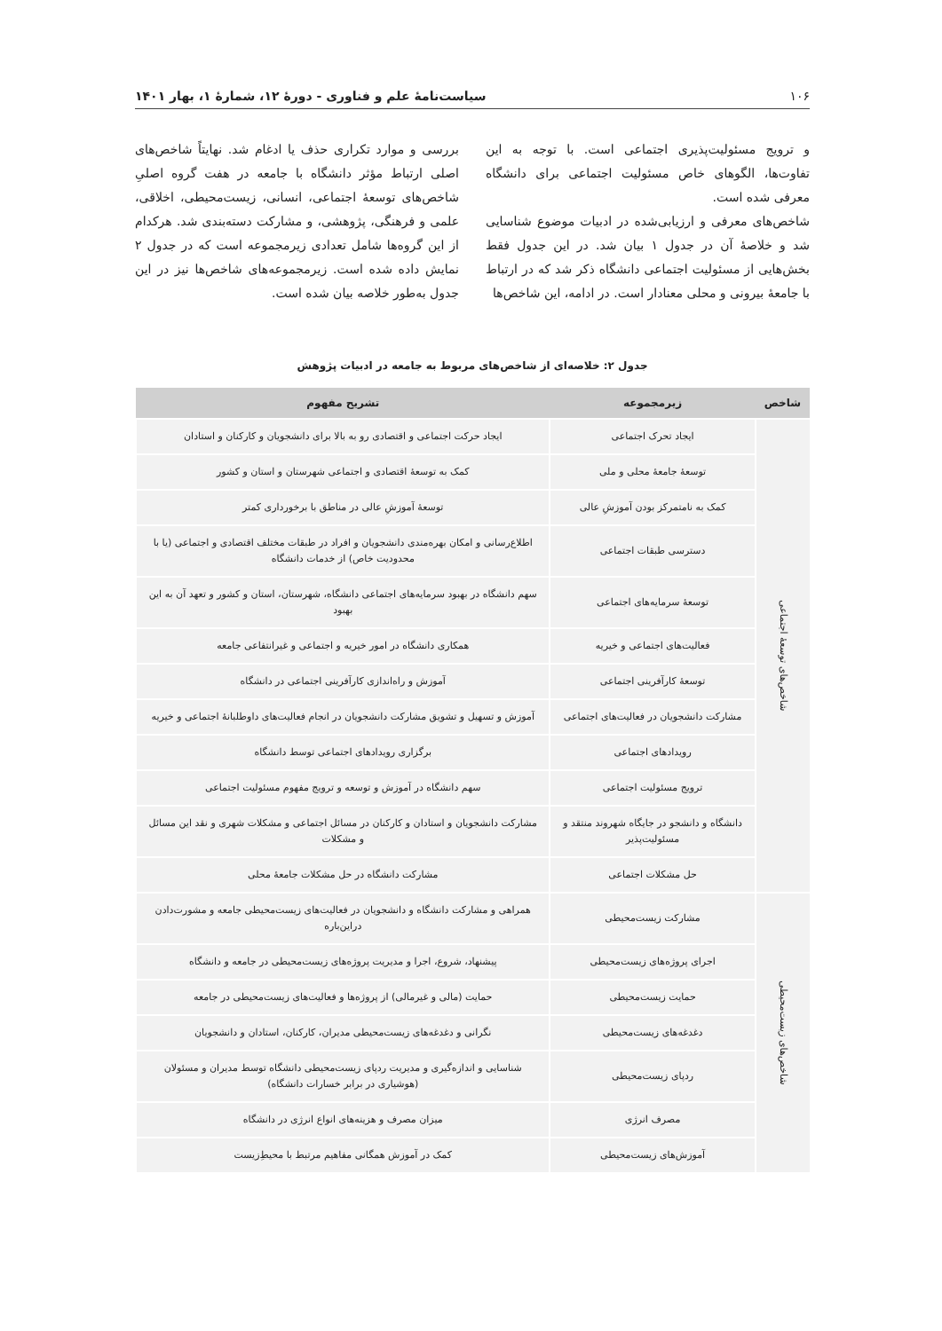۱۰۶ سیاست‌نامهٔ علم و فناوری - دورهٔ ۱۲، شمارهٔ ۱، بهار ۱۴۰۱
و ترویج مسئولیت‌پذیری اجتماعی است. با توجه به این تفاوت‌ها، الگوهای خاص مسئولیت اجتماعی برای دانشگاه معرفی شده است.
شاخص‌های معرفی و ارزیابی‌شده در ادبیات موضوع شناسایی شد و خلاصهٔ آن در جدول ۱ بیان شد. در این جدول فقط بخش‌هایی از مسئولیت اجتماعی دانشگاه ذکر شد که در ارتباط با جامعهٔ بیرونی و محلی معنادار است. در ادامه، این شاخص‌ها
بررسی و موارد تکراری حذف یا ادغام شد. نهایتاً شاخص‌های اصلی ارتباط مؤثر دانشگاه با جامعه در هفت گروه اصلیِ شاخص‌های توسعهٔ اجتماعی، انسانی، زیست‌محیطی، اخلاقی، علمی و فرهنگی، پژوهشی، و مشارکت دسته‌بندی شد. هرکدام از این گروه‌ها شامل تعدادی زیرمجموعه است که در جدول ۲ نمایش داده شده است. زیرمجموعه‌های شاخص‌ها نیز در این جدول به‌طور خلاصه بیان شده است.
جدول ۲: خلاصه‌ای از شاخص‌های مربوط به جامعه در ادبیات پژوهش
| شاخص | زیرمجموعه | تشریح مفهوم |
| --- | --- | --- |
| شاخص‌های توسعهٔ اجتماعی | ایجاد تحرک اجتماعی | ایجاد حرکت اجتماعی و اقتصادی رو به بالا برای دانشجویان و کارکنان و استادان |
| | توسعهٔ جامعهٔ محلی و ملی | کمک به توسعهٔ اقتصادی و اجتماعی شهرستان و استان و کشور |
| | کمک به نامتمرکز بودن آموزشِ عالی | توسعهٔ آموزشِ عالی در مناطق با برخورداری کمتر |
| | دسترسی طبقات اجتماعی | اطلاع‌رسانی و امکان بهره‌مندی دانشجویان و افراد در طبقات مختلف اقتصادی و اجتماعی (یا با محدودیت خاص) از خدمات دانشگاه |
| | توسعهٔ سرمایه‌های اجتماعی | سهم دانشگاه در بهبود سرمایه‌های اجتماعی دانشگاه، شهرستان، استان و کشور و تعهد آن به این بهبود |
| | فعالیت‌های اجتماعی و خیریه | همکاری دانشگاه در امور خیریه و اجتماعی و غیرانتفاعی جامعه |
| | توسعهٔ کارآفرینی اجتماعی | آموزش و راه‌اندازی کارآفرینی اجتماعی در دانشگاه |
| | مشارکت دانشجویان در فعالیت‌های اجتماعی | آموزش و تسهیل و تشویق مشارکت دانشجویان در انجام فعالیت‌های داوطلبانهٔ اجتماعی و خیریه |
| | رویدادهای اجتماعی | برگزاری رویدادهای اجتماعی توسط دانشگاه |
| | ترویج مسئولیت اجتماعی | سهم دانشگاه در آموزش و توسعه و ترویج مفهوم مسئولیت اجتماعی |
| | دانشگاه و دانشجو در جایگاه شهروند منتقد و مسئولیت‌پذیر | مشارکت دانشجویان و استادان و کارکنان در مسائل اجتماعی و مشکلات شهری و نقد این مسائل و مشکلات |
| | حل مشکلات اجتماعی | مشارکت دانشگاه در حل مشکلات جامعهٔ محلی |
| شاخص‌های زیست‌محیطی | مشارکت زیست‌محیطی | همراهی و مشارکت دانشگاه و دانشجویان در فعالیت‌های زیست‌محیطی جامعه و مشورت‌دادن دراین‌باره |
| | اجرای پروژه‌های زیست‌محیطی | پیشنهاد، شروع، اجرا و مدیریت پروژه‌های زیست‌محیطی در جامعه و دانشگاه |
| | حمایت زیست‌محیطی | حمایت (مالی و غیرمالی) از پروژه‌ها و فعالیت‌های زیست‌محیطی در جامعه |
| | دغدغه‌های زیست‌محیطی | نگرانی و دغدغه‌های زیست‌محیطی مدیران، کارکنان، استادان و دانشجویان |
| | ردپای زیست‌محیطی | شناسایی و اندازه‌گیری و مدیریت ردپای زیست‌محیطی دانشگاه توسط مدیران و مسئولان (هوشیاری در برابر خسارات دانشگاه) |
| | مصرف انرژی | میزان مصرف و هزینه‌های انواع انرژی در دانشگاه |
| | آموزش‌های زیست‌محیطی | کمک در آموزش همگانی مفاهیم مرتبط با محیطِ‌زیست |